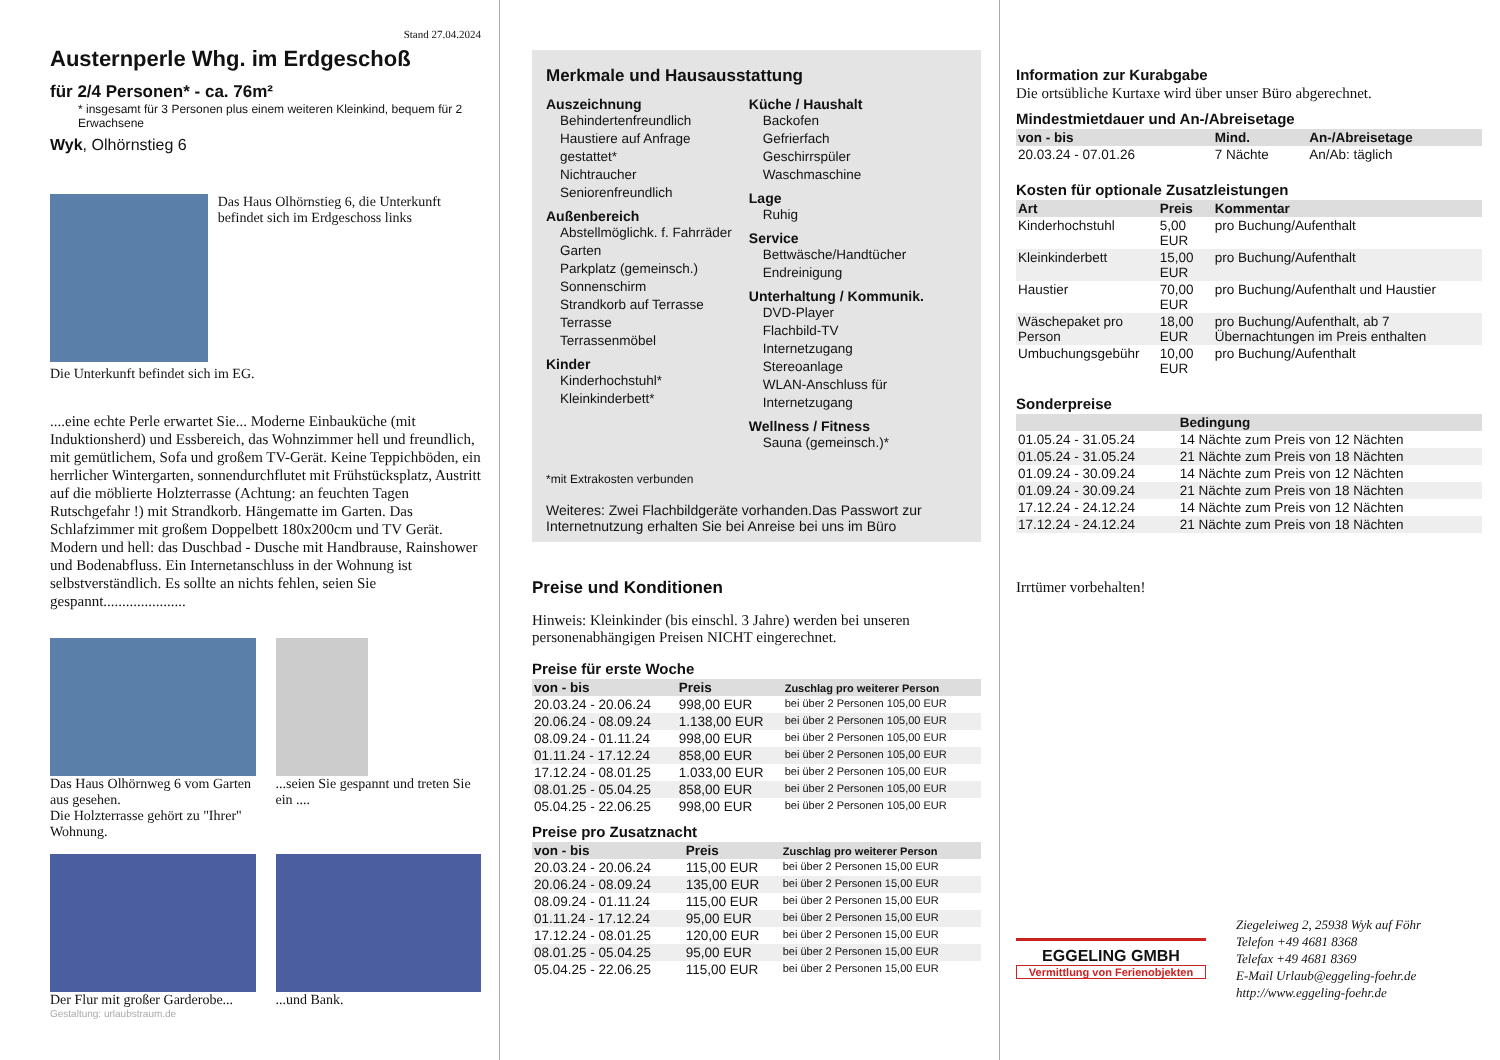Stand 27.04.2024
Austernperle Whg. im Erdgeschoß
für 2/4 Personen* - ca. 76m²
* insgesamt für 3 Personen plus einem weiteren Kleinkind, bequem für 2 Erwachsene
Wyk, Olhörnstieg 6
Das Haus Olhörnstieg 6, die Unterkunft befindet sich im Erdgeschoss links
Die Unterkunft befindet sich im EG.
....eine echte Perle erwartet Sie... Moderne Einbauküche (mit Induktionsherd) und Essbereich, das Wohnzimmer hell und freundlich, mit gemütlichem, Sofa und großem TV-Gerät. Keine Teppichböden, ein herrlicher Wintergarten, sonnendurchflutet mit Frühstücksplatz, Austritt auf die möblierte Holzterrasse (Achtung: an feuchten Tagen Rutschgefahr !) mit Strandkorb. Hängematte im Garten. Das Schlafzimmer mit großem Doppelbett 180x200cm und TV Gerät. Modern und hell: das Duschbad - Dusche mit Handbrause, Rainshower und Bodenabfluss. Ein Internetanschluss in der Wohnung ist selbstverständlich. Es sollte an nichts fehlen, seien Sie gespannt......................
Das Haus Olhörnweg 6 vom Garten aus gesehen.
Die Holzterrasse gehört zu "Ihrer" Wohnung.
...seien Sie gespannt und treten Sie ein ....
Der Flur mit großer Garderobe...
...und Bank.
Gestaltung: urlaubstraum.de
Merkmale und Hausausstattung
Auszeichnung
Behindertenfreundlich
Haustiere auf Anfrage gestattet*
Nichtraucher
Seniorenfreundlich
Außenbereich
Abstellmöglichk. f. Fahrräder
Garten
Parkplatz (gemeinsch.)
Sonnenschirm
Strandkorb auf Terrasse
Terrasse
Terrassenmöbel
Kinder
Kinderhochstuhl*
Kleinkinderbett*
Küche / Haushalt
Backofen
Gefrierfach
Geschirrspüler
Waschmaschine
Lage
Ruhig
Service
Bettwäsche/Handtücher
Endreinigung
Unterhaltung / Kommunik.
DVD-Player
Flachbild-TV
Internetzugang
Stereoanlage
WLAN-Anschluss für Internetzugang
Wellness / Fitness
Sauna (gemeinsch.)*
*mit Extrakosten verbunden
Weiteres: Zwei Flachbildgeräte vorhanden.Das Passwort zur Internetnutzung erhalten Sie bei Anreise bei uns im Büro
Preise und Konditionen
Hinweis: Kleinkinder (bis einschl. 3 Jahre) werden bei unseren personenabhängigen Preisen NICHT eingerechnet.
Preise für erste Woche
| von - bis | Preis | Zuschlag pro weiterer Person |
| --- | --- | --- |
| 20.03.24 - 20.06.24 | 998,00 EUR | bei über 2 Personen 105,00 EUR |
| 20.06.24 - 08.09.24 | 1.138,00 EUR | bei über 2 Personen 105,00 EUR |
| 08.09.24 - 01.11.24 | 998,00 EUR | bei über 2 Personen 105,00 EUR |
| 01.11.24 - 17.12.24 | 858,00 EUR | bei über 2 Personen 105,00 EUR |
| 17.12.24 - 08.01.25 | 1.033,00 EUR | bei über 2 Personen 105,00 EUR |
| 08.01.25 - 05.04.25 | 858,00 EUR | bei über 2 Personen 105,00 EUR |
| 05.04.25 - 22.06.25 | 998,00 EUR | bei über 2 Personen 105,00 EUR |
Preise pro Zusatznacht
| von - bis | Preis | Zuschlag pro weiterer Person |
| --- | --- | --- |
| 20.03.24 - 20.06.24 | 115,00 EUR | bei über 2 Personen 15,00 EUR |
| 20.06.24 - 08.09.24 | 135,00 EUR | bei über 2 Personen 15,00 EUR |
| 08.09.24 - 01.11.24 | 115,00 EUR | bei über 2 Personen 15,00 EUR |
| 01.11.24 - 17.12.24 | 95,00 EUR | bei über 2 Personen 15,00 EUR |
| 17.12.24 - 08.01.25 | 120,00 EUR | bei über 2 Personen 15,00 EUR |
| 08.01.25 - 05.04.25 | 95,00 EUR | bei über 2 Personen 15,00 EUR |
| 05.04.25 - 22.06.25 | 115,00 EUR | bei über 2 Personen 15,00 EUR |
Information zur Kurabgabe
Die ortsübliche Kurtaxe wird über unser Büro abgerechnet.
Mindestmietdauer und An-/Abreisetage
| von - bis | Mind. | An-/Abreisetage |
| --- | --- | --- |
| 20.03.24 - 07.01.26 | 7 Nächte | An/Ab: täglich |
Kosten für optionale Zusatzleistungen
| Art | Preis | Kommentar |
| --- | --- | --- |
| Kinderhochstuhl | 5,00 EUR | pro Buchung/Aufenthalt |
| Kleinkinderbett | 15,00 EUR | pro Buchung/Aufenthalt |
| Haustier | 70,00 EUR | pro Buchung/Aufenthalt und Haustier |
| Wäschepaket pro Person | 18,00 EUR | pro Buchung/Aufenthalt, ab 7 Übernachtungen im Preis enthalten |
| Umbuchungsgebühr | 10,00 EUR | pro Buchung/Aufenthalt |
Sonderpreise
| | Bedingung |
| --- | --- |
| 01.05.24 - 31.05.24 | 14 Nächte zum Preis von 12 Nächten |
| 01.05.24 - 31.05.24 | 21 Nächte zum Preis von 18 Nächten |
| 01.09.24 - 30.09.24 | 14 Nächte zum Preis von 12 Nächten |
| 01.09.24 - 30.09.24 | 21 Nächte zum Preis von 18 Nächten |
| 17.12.24 - 24.12.24 | 14 Nächte zum Preis von 12 Nächten |
| 17.12.24 - 24.12.24 | 21 Nächte zum Preis von 18 Nächten |
Irrtümer vorbehalten!
EGGELING GMBH
Vermittlung von Ferienobjekten
Ziegeleiweg 2, 25938 Wyk auf Föhr
Telefon +49 4681 8368
Telefax +49 4681 8369
E-Mail Urlaub@eggeling-foehr.de
http://www.eggeling-foehr.de